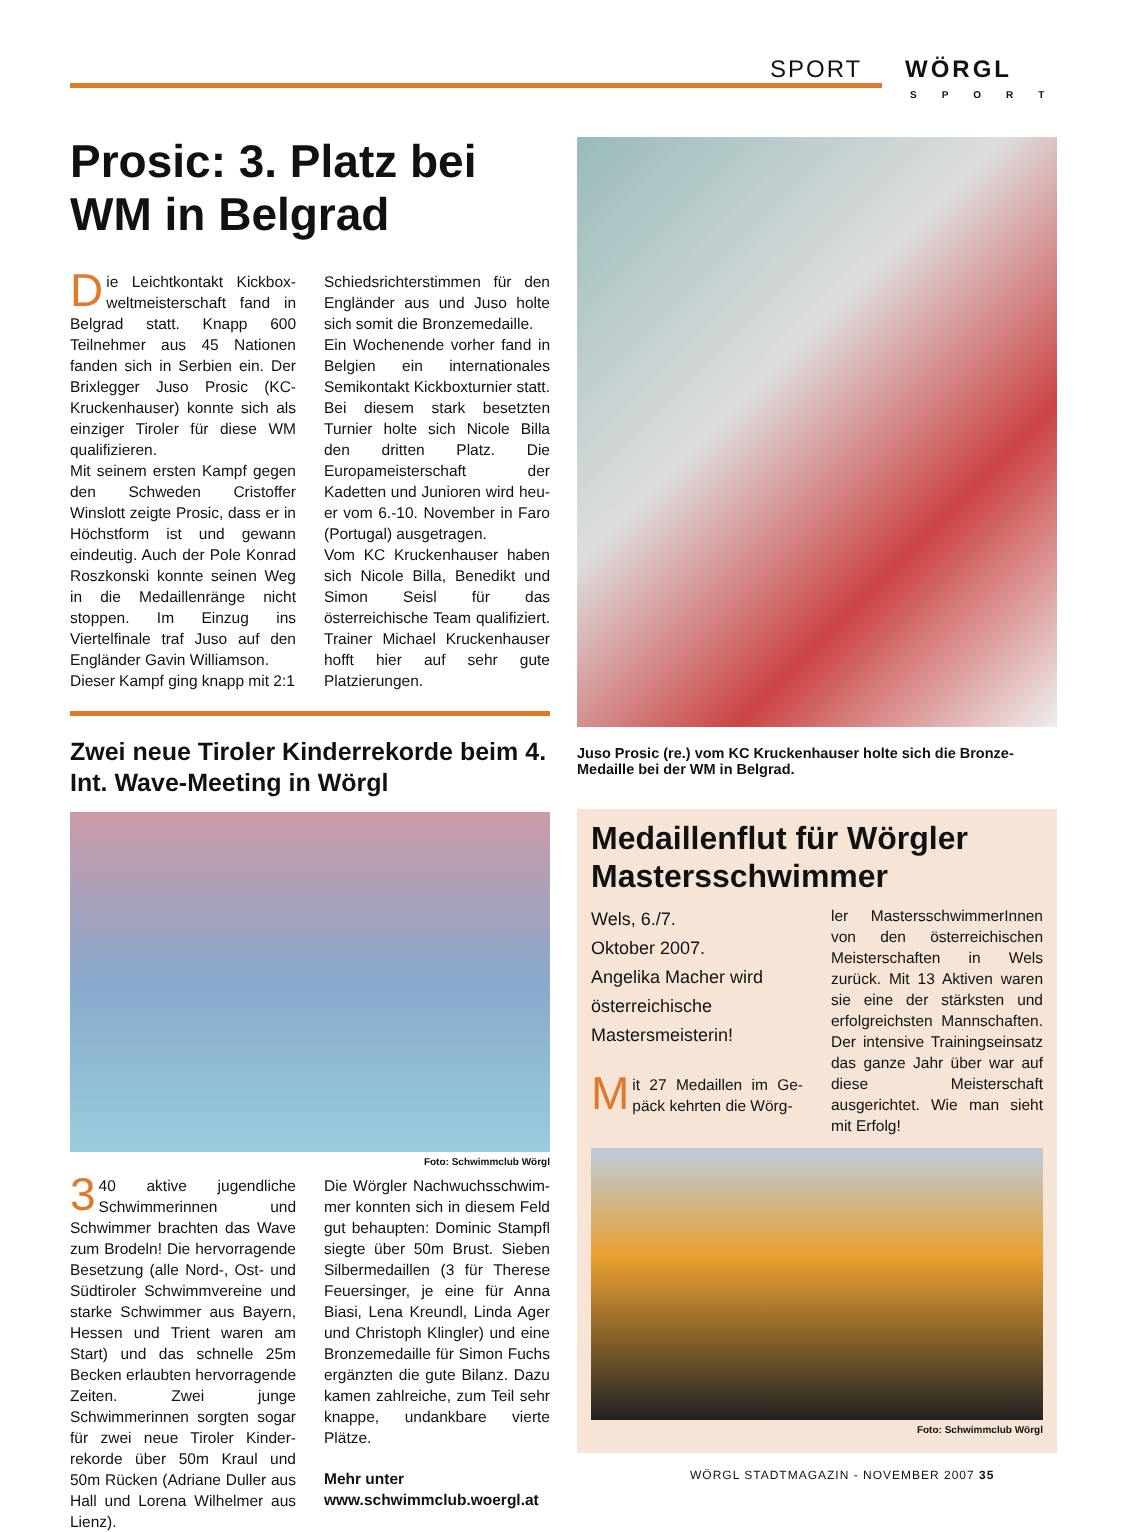SPORT WÖRGL
SPORT
Prosic: 3. Platz bei WM in Belgrad
Die Leichtkontakt Kickbox­weltmeisterschaft fand in Belgrad statt. Knapp 600 Teilneh­mer aus 45 Nationen fanden sich in Serbien ein. Der Brixlegger Juso Prosic (KC-Kruckenhauser) konnte sich als einziger Tiroler für diese WM qualifizieren.
Mit seinem ersten Kampf gegen den Schweden Cristoffer Winslott zeigte Prosic, dass er in Höchst­form ist und gewann eindeutig. Auch der Pole Konrad Roszkonski konnte seinen Weg in die Medail­lenränge nicht stoppen. Im Einzug ins Viertelfinale traf Juso auf den Engländer Gavin Williamson.
Dieser Kampf ging knapp mit 2:1
Schiedsrichterstimmen für den Engländer aus und Juso holte sich somit die Bronzemedaille.
Ein Wochenende vorher fand in Belgien ein internationales Semi­kontakt Kickboxturnier statt. Bei diesem stark besetzten Turnier holte sich Nicole Billa den dritten Platz. Die Europameisterschaft der Kadetten und Junioren wird heu­er vom 6.-10. November in Faro (Portugal) ausgetragen.
Vom KC Kruckenhauser haben sich Nicole Billa, Benedikt und Si­mon Seisl für das österreichische Team qualifiziert. Trainer Michael Kruckenhauser hofft hier auf sehr gute Platzierungen.
Zwei neue Tiroler Kinderrekorde beim 4. Int. Wave-Meeting in Wörgl
Foto: Schwimmclub Wörgl
3 40 aktive jugendliche Schwimmerinnen und Schwimmer brachten das Wave zum Brodeln! Die hervorragende Besetzung (alle Nord-, Ost- und Südtiroler Schwimmvereine und starke Schwimmer aus Bayern, Hes­sen und Trient waren am Start) und das schnelle 25m Becken erlaub­ten hervorragende Zeiten. Zwei junge Schwimmerinnen sorgten sogar für zwei neue Tiroler Kinder­rekorde über 50m Kraul und 50m Rücken (Adriane Duller aus Hall und Lorena Wilhelmer aus Lienz).
Die Wörgler Nachwuchsschwim­mer konnten sich in diesem Feld gut behaupten: Dominic Stampfl siegte über 50m Brust. Sieben Sil­bermedaillen (3 für Therese Feuer­singer, je eine für Anna Biasi, Lena Kreundl, Linda Ager und Christoph Klingler) und eine Bronzemedaille für Simon Fuchs ergänzten die gu­te Bilanz. Dazu kamen zahlreiche, zum Teil sehr knappe, undankbare vierte Plätze.
Mehr unter
www.schwimmclub.woergl.at
Juso Prosic (re.) vom KC Kruckenhauser holte sich die Bronze-Medaille bei der WM in Belgrad.
Medaillenflut für Wörgler Mastersschwimmer
Wels, 6./7.
Oktober 2007.
Angelika Macher wird österreichische Mastersmeisterin!
Mit 27 Medaillen im Ge­päck kehrten die Wörg-
ler MastersschwimmerInnen von den österreichischen Meis­terschaften in Wels zurück. Mit 13 Aktiven waren sie eine der stärksten und erfolgreichsten Mannschaften. Der intensive Trainingseinsatz das ganze Jahr über war auf diese Meisterschaft ausgerichtet. Wie man sieht mit Erfolg!
Foto: Schwimmclub Wörgl
WÖRGL STADTMAGAZIN - NOVEMBER 2007 35